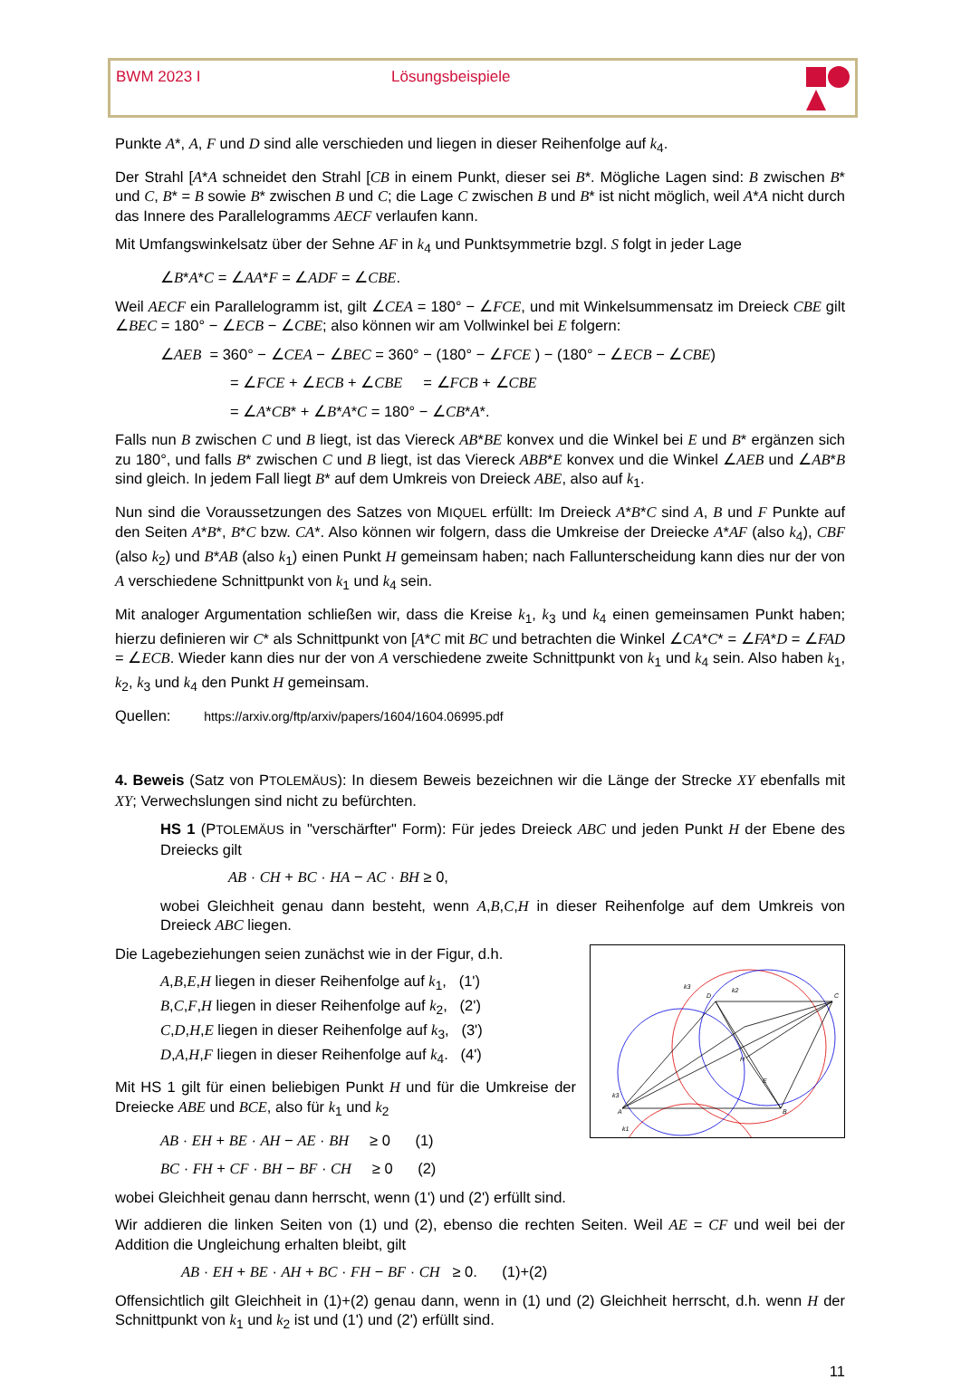BWM 2023 I Lösungsbeispiele
Punkte A*, A, F und D sind alle verschieden und liegen in dieser Reihenfolge auf k<sub>4</sub>.
Der Strahl [A*A schneidet den Strahl [CB in einem Punkt, dieser sei B*. Mögliche Lagen sind: B zwischen B* und C, B* = B sowie B* zwischen B und C; die Lage C zwischen B und B* ist nicht möglich, weil A*A nicht durch das Innere des Parallelogramms AECF verlaufen kann.
Mit Umfangswinkelsatz über der Sehne AF in k<sub>4</sub> und Punktsymmetrie bzgl. S folgt in jeder Lage
∠B*A*C = ∠AA*F = ∠ADF = ∠CBE.
Weil AECF ein Parallelogramm ist, gilt ∠CEA = 180° − ∠FCE, und mit Winkelsummensatz im Dreieck CBE gilt ∠BEC = 180° − ∠ECB − ∠CBE; also können wir am Vollwinkel bei E folgern:
∠AEB = 360° − ∠CEA − ∠BEC = 360° − (180° − ∠FCE ) − (180° − ∠ECB − ∠CBE)
= ∠FCE + ∠ECB + ∠CBE = ∠FCB + ∠CBE
= ∠A*CB* + ∠B*A*C = 180° − ∠CB*A*.
Falls nun B zwischen C und B liegt, ist das Viereck AB*BE konvex und die Winkel bei E und B* ergänzen sich zu 180°, und falls B* zwischen C und B liegt, ist das Viereck ABB*E konvex und die Winkel ∠AEB und ∠AB*B sind gleich. In jedem Fall liegt B* auf dem Umkreis von Dreieck ABE, also auf k<sub>1</sub>.
Nun sind die Voraussetzungen des Satzes von MIQUEL erfüllt: Im Dreieck A*B*C sind A, B und F Punkte auf den Seiten A*B*, B*C bzw. CA*. Also können wir folgern, dass die Umkreise der Dreiecke A*AF (also k<sub>4</sub>), CBF (also k<sub>2</sub>) und B*AB (also k<sub>1</sub>) einen Punkt H gemeinsam haben; nach Fallunterscheidung kann dies nur der von A verschiedene Schnittpunkt von k<sub>1</sub> und k<sub>4</sub> sein.
Mit analoger Argumentation schließen wir, dass die Kreise k<sub>1</sub>, k<sub>3</sub> und k<sub>4</sub> einen gemeinsamen Punkt haben; hierzu definieren wir C* als Schnittpunkt von [A*C mit BC und betrachten die Winkel ∠CA*C* = ∠FA*D = ∠FAD = ∠ECB. Wieder kann dies nur der von A verschiedene zweite Schnitt­punkt von k<sub>1</sub> und k<sub>4</sub> sein. Also haben k<sub>1</sub>, k<sub>2</sub>, k<sub>3</sub> und k<sub>4</sub> den Punkt H gemeinsam.
Quellen: https://arxiv.org/ftp/arxiv/papers/1604/1604.06995.pdf
4. Beweis (Satz von PTOLEMÄUS): In diesem Beweis bezeichnen wir die Länge der Strecke XY ebenfalls mit XY; Verwechslungen sind nicht zu befürchten.
HS 1 (PTOLEMÄUS in "verschärfter" Form): Für jedes Dreieck ABC und jeden Punkt H der Ebene des Dreiecks gilt
AB · CH + BC · HA − AC · BH ≥ 0,
wobei Gleichheit genau dann besteht, wenn A,B,C,H in dieser Reihenfolge auf dem Umkreis von Dreieck ABC liegen.
D
C
A
B
H
E
k3
k2
k3
k1
Die Lagebeziehungen seien zunächst wie in der Figur, d.h.
A,B,E,H liegen in dieser Reihenfolge auf k<sub>1</sub>, (1')
B,C,F,H liegen in dieser Reihenfolge auf k<sub>2</sub>, (2')
C,D,H,E liegen in dieser Reihenfolge auf k<sub>3</sub>, (3')
D,A,H,F liegen in dieser Reihenfolge auf k<sub>4</sub>. (4')
Mit HS 1 gilt für einen beliebigen Punkt H und für die Umkreise der Dreiecke ABE und BCE, also für k<sub>1</sub> und k<sub>2</sub>
AB · EH + BE · AH − AE · BH ≥ 0 (1)
BC · FH + CF · BH − BF · CH ≥ 0 (2)
wobei Gleichheit genau dann herrscht, wenn (1') und (2') erfüllt sind.
Wir addieren die linken Seiten von (1) und (2), ebenso die rechten Seiten. Weil AE = CF und weil bei der Addition die Ungleichung erhalten bleibt, gilt
AB · EH + BE · AH + BC · FH − BF · CH ≥ 0. (1)+(2)
Offensichtlich gilt Gleichheit in (1)+(2) genau dann, wenn in (1) und (2) Gleichheit herrscht, d.h. wenn H der Schnittpunkt von k<sub>1</sub> und k<sub>2</sub> ist und (1') und (2') erfüllt sind.
11